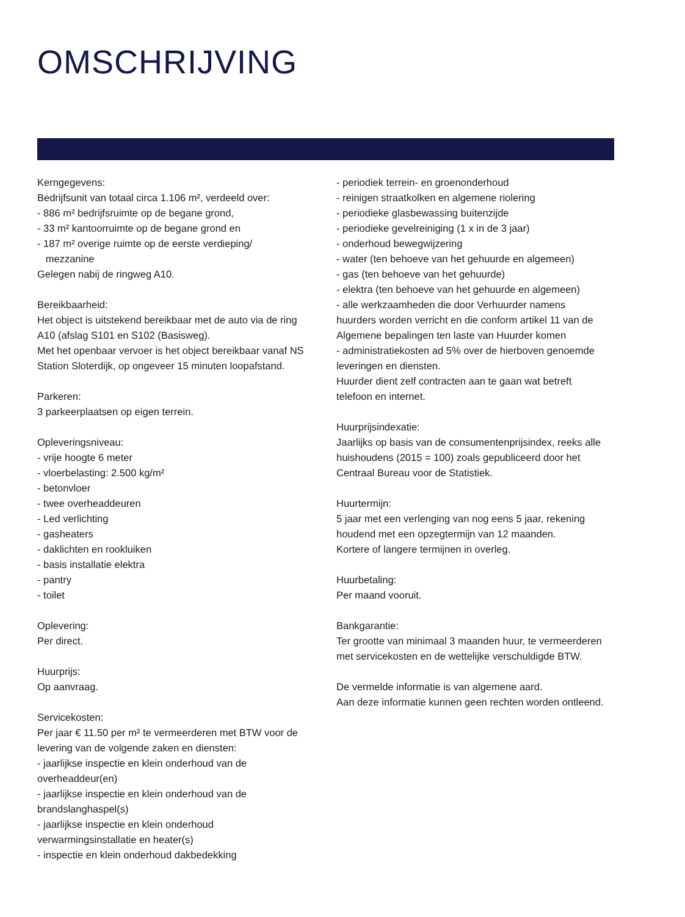OMSCHRIJVING
Kerngegevens:
Bedrijfsunit van totaal circa 1.106 m², verdeeld over:
- 886 m² bedrijfsruimte op de begane grond,
- 33 m² kantoorruimte op de begane grond en
- 187 m² overige ruimte op de eerste verdieping/
mezzanine
Gelegen nabij de ringweg A10.
Bereikbaarheid:
Het object is uitstekend bereikbaar met de auto via de ring A10 (afslag S101 en S102 (Basisweg).
Met het openbaar vervoer is het object bereikbaar vanaf NS Station Sloterdijk, op ongeveer 15 minuten loopafstand.
Parkeren:
3 parkeerplaatsen op eigen terrein.
Opleveringsniveau:
- vrije hoogte 6 meter
- vloerbelasting: 2.500 kg/m²
- betonvloer
- twee overheaddeuren
- Led verlichting
- gasheaters
- daklichten en rookluiken
- basis installatie elektra
- pantry
- toilet
Oplevering:
Per direct.
Huurprijs:
Op aanvraag.
Servicekosten:
Per jaar € 11.50 per m² te vermeerderen met BTW voor de levering van de volgende zaken en diensten:
- jaarlijkse inspectie en klein onderhoud van de overheaddeur(en)
- jaarlijkse inspectie en klein onderhoud van de brandslanghaspel(s)
- jaarlijkse inspectie en klein onderhoud verwarmingsinstallatie en heater(s)
- inspectie en klein onderhoud dakbedekking
- periodiek terrein- en groenonderhoud
- reinigen straatkolken en algemene riolering
- periodieke glasbewassing buitenzijde
- periodieke gevelreiniging (1 x in de 3 jaar)
- onderhoud bewegwijzering
- water (ten behoeve van het gehuurde en algemeen)
- gas (ten behoeve van het gehuurde)
- elektra (ten behoeve van het gehuurde en algemeen)
- alle werkzaamheden die door Verhuurder namens huurders worden verricht en die conform artikel 11 van de Algemene bepalingen ten laste van Huurder komen
- administratiekosten ad 5% over de hierboven genoemde leveringen en diensten.
Huurder dient zelf contracten aan te gaan wat betreft telefoon en internet.
Huurprijsindexatie:
Jaarlijks op basis van de consumentenprijsindex, reeks alle huishoudens (2015 = 100) zoals gepubliceerd door het Centraal Bureau voor de Statistiek.
Huurtermijn:
5 jaar met een verlenging van nog eens 5 jaar, rekening houdend met een opzegtermijn van 12 maanden.
Kortere of langere termijnen in overleg.
Huurbetaling:
Per maand vooruit.
Bankgarantie:
Ter grootte van minimaal 3 maanden huur, te vermeerderen met servicekosten en de wettelijke verschuldigde BTW.
De vermelde informatie is van algemene aard.
Aan deze informatie kunnen geen rechten worden ontleend.